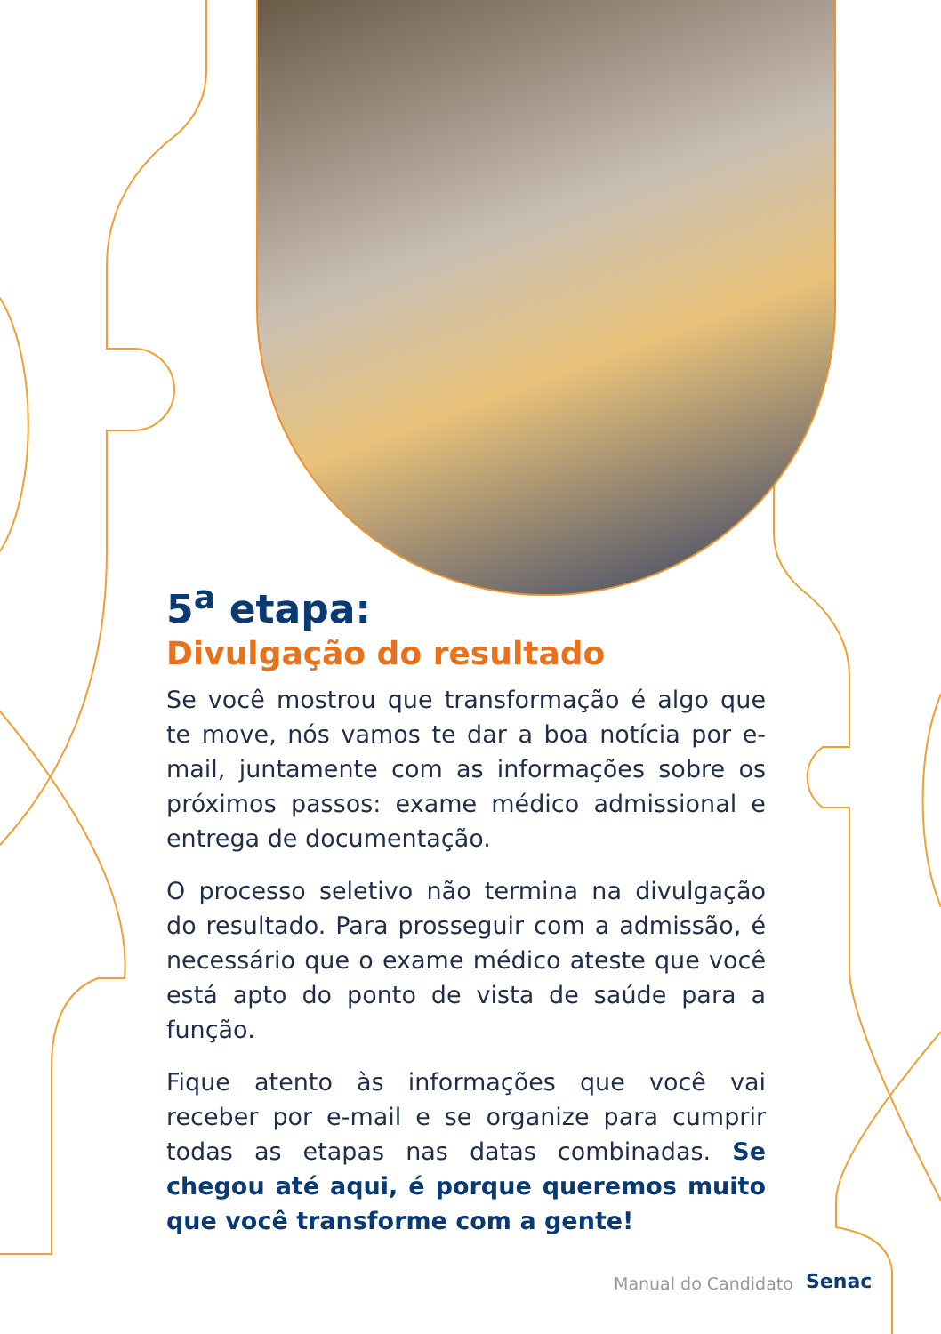5<sup>a</sup> etapa:
Divulgação do resultado
Se você mostrou que transformação é algo que te move, nós vamos te dar a boa notícia por e-mail, juntamente com as informações sobre os próximos passos: exame médico admissional e entrega de documentação.
O processo seletivo não termina na divulgação do resultado. Para prosseguir com a admissão, é necessário que o exame médico ateste que você está apto do ponto de vista de saúde para a função.
Fique atento às informações que você vai receber por e-mail e se organize para cumprir todas as etapas nas datas combinadas. Se chegou até aqui, é porque queremos muito que você transforme com a gente!
Manual do Candidato Senac